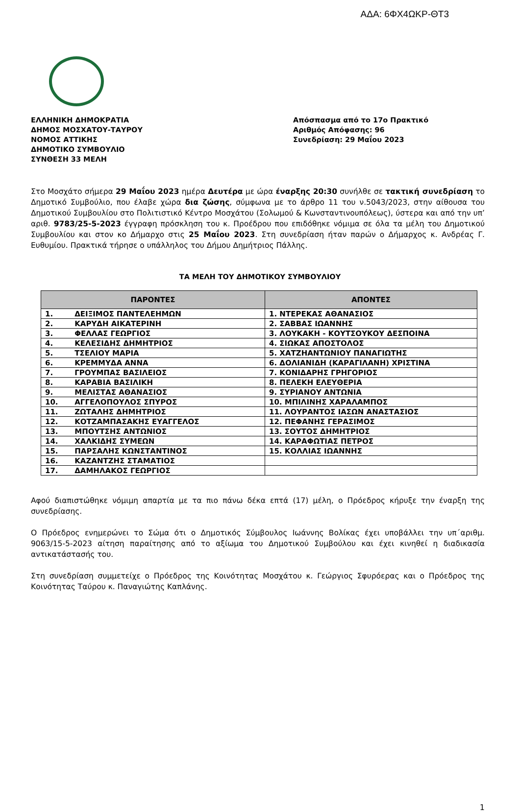ΑΔΑ: 6ΦΧ4ΩΚΡ-ΘΤ3
ΕΛΛΗΝΙΚΗ ΔΗΜΟΚΡΑΤΙΑ
ΔΗΜΟΣ ΜΟΣΧΑΤΟΥ-ΤΑΥΡΟΥ
ΝΟΜΟΣ ΑΤΤΙΚΗΣ
ΔΗΜΟΤΙΚΟ ΣΥΜΒΟΥΛΙΟ
ΣΥΝΘΕΣΗ 33 ΜΕΛΗ
Απόσπασμα από το 17ο Πρακτικό
Αριθμός Απόφασης: 96
Συνεδρίαση: 29 Μαΐου 2023
Στο Μοσχάτο σήμερα 29 Μαΐου 2023 ημέρα Δευτέρα με ώρα έναρξης 20:30 συνήλθε σε τακτική συνεδρίαση το Δημοτικό Συμβούλιο, που έλαβε χώρα δια ζώσης, σύμφωνα με το άρθρο 11 του ν.5043/2023, στην αίθουσα του Δημοτικού Συμβουλίου στο Πολιτιστικό Κέντρο Μοσχάτου (Σολωμού & Κωνσταντινουπόλεως), ύστερα και από την υπ’ αριθ. 9783/25-5-2023 έγγραφη πρόσκληση του κ. Προέδρου που επιδόθηκε νόμιμα σε όλα τα μέλη του Δημοτικού Συμβουλίου και στον κο Δήμαρχο στις 25 Μαΐου 2023. Στη συνεδρίαση ήταν παρών ο Δήμαρχος κ. Ανδρέας Γ. Ευθυμίου. Πρακτικά τήρησε ο υπάλληλος του Δήμου Δημήτριος Πάλλης.
ΤΑ ΜΕΛΗ ΤΟΥ ΔΗΜΟΤΙΚΟΥ ΣΥΜΒΟΥΛΙΟΥ
| ΠΑΡΟΝΤΕΣ | ΑΠΟΝΤΕΣ |
| --- | --- |
| 1. ΔΕΙΞΙΜΟΣ ΠΑΝΤΕΛΕΗΜΩΝ | 1. ΝΤΕΡΕΚΑΣ ΑΘΑΝΑΣΙΟΣ |
| 2. ΚΑΡΥΔΗ ΑΙΚΑΤΕΡΙΝΗ | 2. ΣΑΒΒΑΣ ΙΩΑΝΝΗΣ |
| 3. ΦΕΛΛΑΣ ΓΕΩΡΓΙΟΣ | 3. ΛΟΥΚΑΚΗ - ΚΟΥΤΣΟΥΚΟΥ ΔΕΣΠΟΙΝΑ |
| 4. ΚΕΛΕΣΙΔΗΣ ΔΗΜΗΤΡΙΟΣ | 4. ΣΙΩΚΑΣ ΑΠΟΣΤΟΛΟΣ |
| 5. ΤΣΕΛΙΟΥ ΜΑΡΙΑ | 5. ΧΑΤΖΗΑΝΤΩΝΙΟΥ ΠΑΝΑΓΙΩΤΗΣ |
| 6. ΚΡΕΜΜΥΔΑ ΑΝΝΑ | 6. ΔΟΛΙΑΝΙΔΗ (ΚΑΡΑΓΙΛΑΝΗ) ΧΡΙΣΤΙΝΑ |
| 7. ΓΡΟΥΜΠΑΣ ΒΑΣΙΛΕΙΟΣ | 7. ΚΟΝΙΔΑΡΗΣ ΓΡΗΓΟΡΙΟΣ |
| 8. ΚΑΡΑΒΙΑ ΒΑΣΙΛΙΚΗ | 8. ΠΕΛΕΚΗ ΕΛΕΥΘΕΡΙΑ |
| 9. ΜΕΛΙΣΤΑΣ ΑΘΑΝΑΣΙΟΣ | 9. ΣΥΡΙΑΝΟΥ ΑΝΤΩΝΙΑ |
| 10. ΑΓΓΕΛΟΠΟΥΛΟΣ ΣΠΥΡΟΣ | 10. ΜΠΙΛΙΝΗΣ ΧΑΡΑΛΑΜΠΟΣ |
| 11. ΖΩΤΑΛΗΣ ΔΗΜΗΤΡΙΟΣ | 11. ΛΟΥΡΑΝΤΟΣ ΙΑΣΩΝ ΑΝΑΣΤΑΣΙΟΣ |
| 12. ΚΟΤΖΑΜΠΑΣΑΚΗΣ ΕΥΑΓΓΕΛΟΣ | 12. ΠΕΦΑΝΗΣ ΓΕΡΑΣΙΜΟΣ |
| 13. ΜΠΟΥΤΣΗΣ ΑΝΤΩΝΙΟΣ | 13. ΣΟΥΤΟΣ ΔΗΜΗΤΡΙΟΣ |
| 14. ΧΑΛΚΙΔΗΣ ΣΥΜΕΩΝ | 14. ΚΑΡΑΦΩΤΙΑΣ ΠΕΤΡΟΣ |
| 15. ΠΑΡΣΑΛΗΣ ΚΩΝΣΤΑΝΤΙΝΟΣ | 15. ΚΟΛΛΙΑΣ ΙΩΑΝΝΗΣ |
| 16. ΚΑΖΑΝΤΖΗΣ ΣΤΑΜΑΤΙΟΣ | |
| 17. ΔΑΜΗΛΑΚΟΣ ΓΕΩΡΓΙΟΣ | |
Αφού διαπιστώθηκε νόμιμη απαρτία με τα πιο πάνω δέκα επτά (17) μέλη, ο Πρόεδρος κήρυξε την έναρξη της συνεδρίασης.
Ο Πρόεδρος ενημερώνει το Σώμα ότι ο Δημοτικός Σύμβουλος Ιωάννης Βολίκας έχει υποβάλλει την υπ΄αριθμ. 9063/15-5-2023 αίτηση παραίτησης από το αξίωμα του Δημοτικού Συμβούλου και έχει κινηθεί η διαδικασία αντικατάστασής του.
Στη συνεδρίαση συμμετείχε ο Πρόεδρος της Κοινότητας Μοσχάτου κ. Γεώργιος Σφυρόερας και ο Πρόεδρος της Κοινότητας Ταύρου κ. Παναγιώτης Καπλάνης.
1